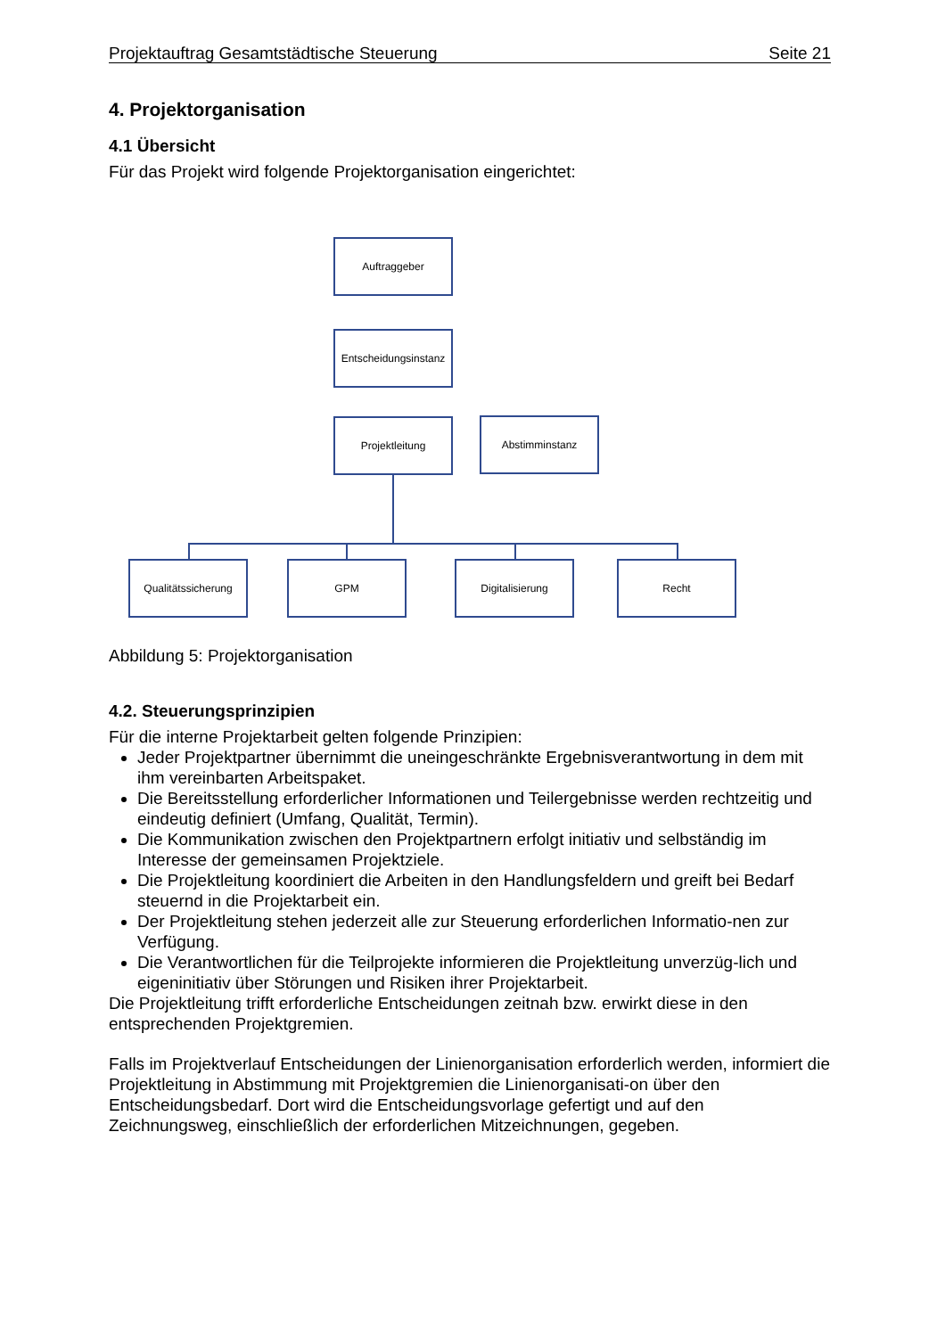Projektauftrag Gesamtstädtische Steuerung Seite 21
4. Projektorganisation
4.1 Übersicht
Für das Projekt wird folgende Projektorganisation eingerichtet:
Auftraggeber
Entscheidungsinstanz
Projektleitung Abstimminstanz
Qualitätssicherung GPM Digitalisierung Recht
Abbildung 5: Projektorganisation
4.2. Steuerungsprinzipien
Für die interne Projektarbeit gelten folgende Prinzipien:
Jeder Projektpartner übernimmt die uneingeschränkte Ergebnisverantwortung in dem mit ihm vereinbarten Arbeitspaket.
Die Bereitsstellung erforderlicher Informationen und Teilergebnisse werden rechtzeitig und eindeutig definiert (Umfang, Qualität, Termin).
Die Kommunikation zwischen den Projektpartnern erfolgt initiativ und selbständig im Interesse der gemeinsamen Projektziele.
Die Projektleitung koordiniert die Arbeiten in den Handlungsfeldern und greift bei Bedarf steuernd in die Projektarbeit ein.
Der Projektleitung stehen jederzeit alle zur Steuerung erforderlichen Informatio-nen zur Verfügung.
Die Verantwortlichen für die Teilprojekte informieren die Projektleitung unverzüg-lich und eigeninitiativ über Störungen und Risiken ihrer Projektarbeit.
Die Projektleitung trifft erforderliche Entscheidungen zeitnah bzw. erwirkt diese in den entsprechenden Projektgremien.
Falls im Projektverlauf Entscheidungen der Linienorganisation erforderlich werden, informiert die Projektleitung in Abstimmung mit Projektgremien die Linienorganisati-on über den Entscheidungsbedarf. Dort wird die Entscheidungsvorlage gefertigt und auf den Zeichnungsweg, einschließlich der erforderlichen Mitzeichnungen, gegeben.